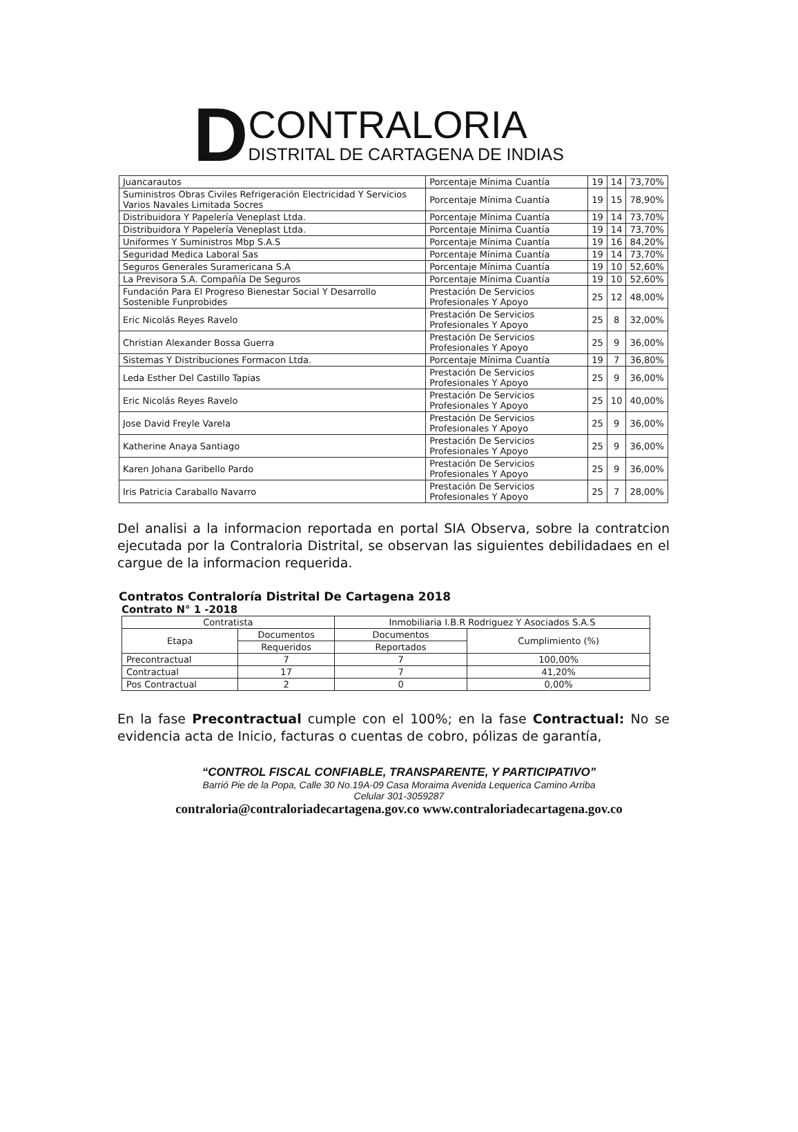D
CONTRALORIA
DISTRITAL DE CARTAGENA DE INDIAS
| Juancarautos | Porcentaje Mínima Cuantía | 19 | 14 | 73,70% |
| Suministros Obras Civiles Refrigeración Electricidad Y Servicios Varios Navales Limitada Socres | Porcentaje Mínima Cuantía | 19 | 15 | 78,90% |
| Distribuidora Y Papelería Veneplast Ltda. | Porcentaje Mínima Cuantía | 19 | 14 | 73,70% |
| Distribuidora Y Papelería Veneplast Ltda. | Porcentaje Mínima Cuantía | 19 | 14 | 73,70% |
| Uniformes Y Suministros Mbp S.A.S | Porcentaje Mínima Cuantía | 19 | 16 | 84,20% |
| Seguridad Medica Laboral Sas | Porcentaje Mínima Cuantía | 19 | 14 | 73,70% |
| Seguros Generales Suramericana S.A | Porcentaje Mínima Cuantía | 19 | 10 | 52,60% |
| La Previsora S.A. Compañía De Seguros | Porcentaje Mínima Cuantía | 19 | 10 | 52,60% |
| Fundación Para El Progreso Bienestar Social Y Desarrollo Sostenible Funprobides | Prestación De Servicios Profesionales Y Apoyo | 25 | 12 | 48,00% |
| Eric Nicolás Reyes Ravelo | Prestación De Servicios Profesionales Y Apoyo | 25 | 8 | 32,00% |
| Christian Alexander Bossa Guerra | Prestación De Servicios Profesionales Y Apoyo | 25 | 9 | 36,00% |
| Sistemas Y Distribuciones Formacon Ltda. | Porcentaje Mínima Cuantía | 19 | 7 | 36,80% |
| Leda Esther Del Castillo Tapias | Prestación De Servicios Profesionales Y Apoyo | 25 | 9 | 36,00% |
| Eric Nicolás Reyes Ravelo | Prestación De Servicios Profesionales Y Apoyo | 25 | 10 | 40,00% |
| Jose David Freyle Varela | Prestación De Servicios Profesionales Y Apoyo | 25 | 9 | 36,00% |
| Katherine Anaya Santiago | Prestación De Servicios Profesionales Y Apoyo | 25 | 9 | 36,00% |
| Karen Johana Garibello Pardo | Prestación De Servicios Profesionales Y Apoyo | 25 | 9 | 36,00% |
| Iris Patricia Caraballo Navarro | Prestación De Servicios Profesionales Y Apoyo | 25 | 7 | 28,00% |
Del analisi a la informacion reportada en portal SIA Observa, sobre la contratcion ejecutada por la Contraloria Distrital, se observan las siguientes debilidadaes en el cargue de la informacion requerida.
Contratos Contraloría Distrital De Cartagena 2018
Contrato N° 1 -2018
| Contratista | | Inmobiliaria I.B.R Rodriguez Y Asociados S.A.S | |
| --- | --- | --- | --- |
| Etapa | Documentos | Documentos | Cumplimiento (%) |
| | Requeridos | Reportados | |
| Precontractual | 7 | 7 | 100,00% |
| Contractual | 17 | 7 | 41,20% |
| Pos Contractual | 2 | 0 | 0,00% |
En la fase Precontractual cumple con el 100%; en la fase Contractual: No se evidencia acta de Inicio, facturas o cuentas de cobro, pólizas de garantía,
“CONTROL FISCAL CONFIABLE, TRANSPARENTE, Y PARTICIPATIVO”
Barrió Pie de la Popa, Calle 30 No.19A-09 Casa Moraima Avenida Lequerica Camino Arriba
Celular 301-3059287
contraloria@contraloriadecartagena.gov.co www.contraloriadecartagena.gov.co